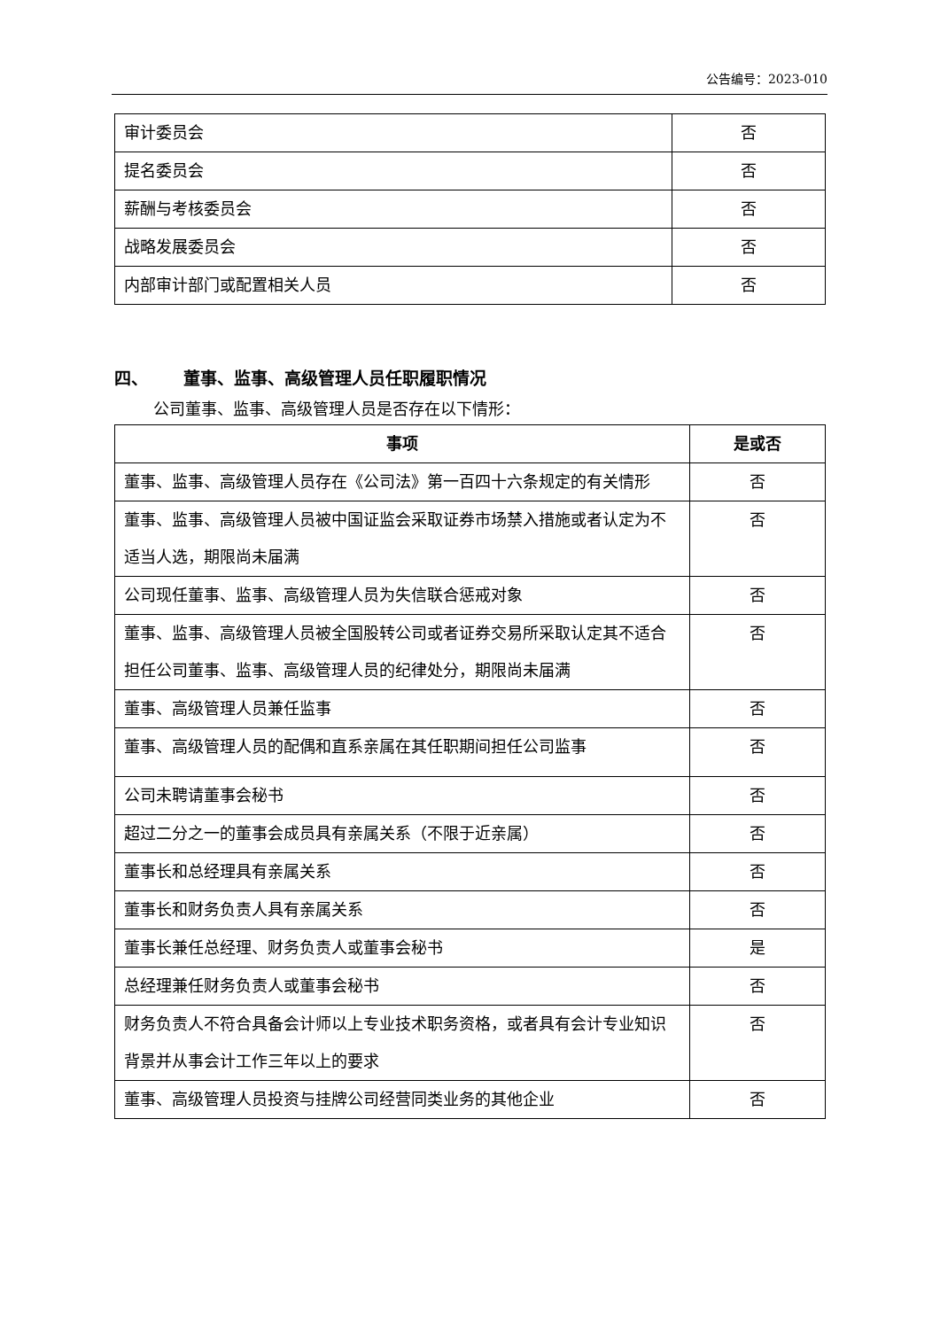公告编号：2023-010
| 审计委员会 | 否 |
| 提名委员会 | 否 |
| 薪酬与考核委员会 | 否 |
| 战略发展委员会 | 否 |
| 内部审计部门或配置相关人员 | 否 |
四、 董事、监事、高级管理人员任职履职情况
公司董事、监事、高级管理人员是否存在以下情形：
| 事项 | 是或否 |
| --- | --- |
| 董事、监事、高级管理人员存在《公司法》第一百四十六条规定的有关情形 | 否 |
| 董事、监事、高级管理人员被中国证监会采取证券市场禁入措施或者认定为不适当人选，期限尚未届满 | 否 |
| 公司现任董事、监事、高级管理人员为失信联合惩戒对象 | 否 |
| 董事、监事、高级管理人员被全国股转公司或者证券交易所采取认定其不适合担任公司董事、监事、高级管理人员的纪律处分，期限尚未届满 | 否 |
| 董事、高级管理人员兼任监事 | 否 |
| 董事、高级管理人员的配偶和直系亲属在其任职期间担任公司监事 | 否 |
| 公司未聘请董事会秘书 | 否 |
| 超过二分之一的董事会成员具有亲属关系（不限于近亲属） | 否 |
| 董事长和总经理具有亲属关系 | 否 |
| 董事长和财务负责人具有亲属关系 | 否 |
| 董事长兼任总经理、财务负责人或董事会秘书 | 是 |
| 总经理兼任财务负责人或董事会秘书 | 否 |
| 财务负责人不符合具备会计师以上专业技术职务资格，或者具有会计专业知识背景并从事会计工作三年以上的要求 | 否 |
| 董事、高级管理人员投资与挂牌公司经营同类业务的其他企业 | 否 |